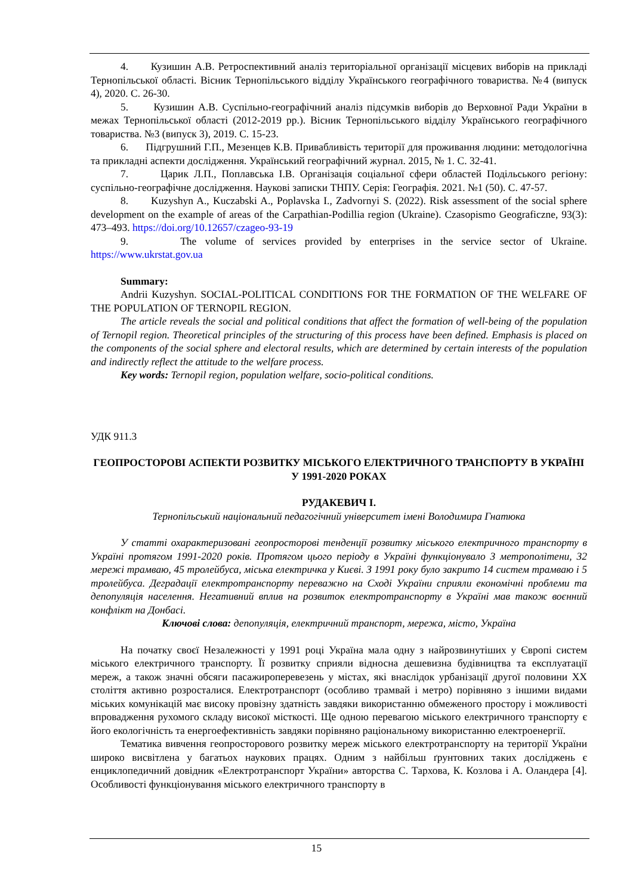4. Кузишин А.В. Ретроспективний аналіз територіальної організації місцевих виборів на прикладі Тернопільської області. Вісник Тернопільського відділу Українського географічного товариства. №4 (випуск 4), 2020. С. 26-30.
5. Кузишин А.В. Суспільно-географічний аналіз підсумків виборів до Верховної Ради України в межах Тернопільської області (2012-2019 рр.). Вісник Тернопільського відділу Українського географічного товариства. №3 (випуск 3), 2019. С. 15-23.
6. Підгрушний Г.П., Мезенцев К.В. Привабливість території для проживання людини: методологічна та прикладні аспекти дослідження. Український географічний журнал. 2015, № 1. С. 32-41.
7. Царик Л.П., Поплавська І.В. Організація соціальної сфери областей Подільського регіону: суспільно-географічне дослідження. Наукові записки ТНПУ. Серія: Географія. 2021. №1 (50). С. 47-57.
8. Kuzyshyn A., Kuczabski A., Poplavska I., Zadvornyi S. (2022). Risk assessment of the social sphere development on the example of areas of the Carpathian-Podillia region (Ukraine). Czasopismo Geograficzne, 93(3): 473–493. https://doi.org/10.12657/czageo-93-19
9. The volume of services provided by enterprises in the service sector of Ukraine. https://www.ukrstat.gov.ua
Summary:
Andrii Kuzyshyn. SOCIAL-POLITICAL CONDITIONS FOR THE FORMATION OF THE WELFARE OF THE POPULATION OF TERNOPIL REGION.
The article reveals the social and political conditions that affect the formation of well-being of the population of Ternopil region. Theoretical principles of the structuring of this process have been defined. Emphasis is placed on the components of the social sphere and electoral results, which are determined by certain interests of the population and indirectly reflect the attitude to the welfare process.
Key words: Ternopil region, population welfare, socio-political conditions.
УДК 911.3
ГЕОПРОСТОРОВІ АСПЕКТИ РОЗВИТКУ МІСЬКОГО ЕЛЕКТРИЧНОГО ТРАНСПОРТУ В УКРАЇНІ У 1991-2020 РОКАХ
РУДАКЕВИЧ І.
Тернопільський національний педагогічний університет імені Володимира Гнатюка
У статті охарактеризовані геопросторові тенденції розвитку міського електричного транспорту в Україні протягом 1991-2020 років. Протягом цього періоду в Україні функціонувало 3 метрополітени, 32 мережі трамваю, 45 тролейбуса, міська електричка у Києві. З 1991 року було закрито 14 систем трамваю і 5 тролейбуса. Деградації електротранспорту переважно на Сході України сприяли економічні проблеми та депопуляція населення. Негативний вплив на розвиток електротранспорту в Україні мав також воєнний конфлікт на Донбасі.
Ключові слова: депопуляція, електричний транспорт, мережа, місто, Україна
На початку своєї Незалежності у 1991 році Україна мала одну з найрозвинутіших у Європі систем міського електричного транспорту. Її розвитку сприяли відносна дешевизна будівництва та експлуатації мереж, а також значні обсяги пасажироперевезень у містах, які внаслідок урбанізації другої половини ХХ століття активно розросталися. Електротранспорт (особливо трамвай і метро) порівняно з іншими видами міських комунікацій має високу провізну здатність завдяки використанню обмеженого простору і можливості впровадження рухомого складу високої місткості. Ще одною перевагою міського електричного транспорту є його екологічність та енергоефективність завдяки порівняно раціональному використанню електроенергії.
Тематика вивчення геопросторового розвитку мереж міського електротранспорту на території України широко висвітлена у багатьох наукових працях. Одним з найбільш ґрунтовних таких досліджень є енциклопедичний довідник «Електротранспорт України» авторства С. Тархова, К. Козлова і А. Оландера [4]. Особливості функціонування міського електричного транспорту в
15